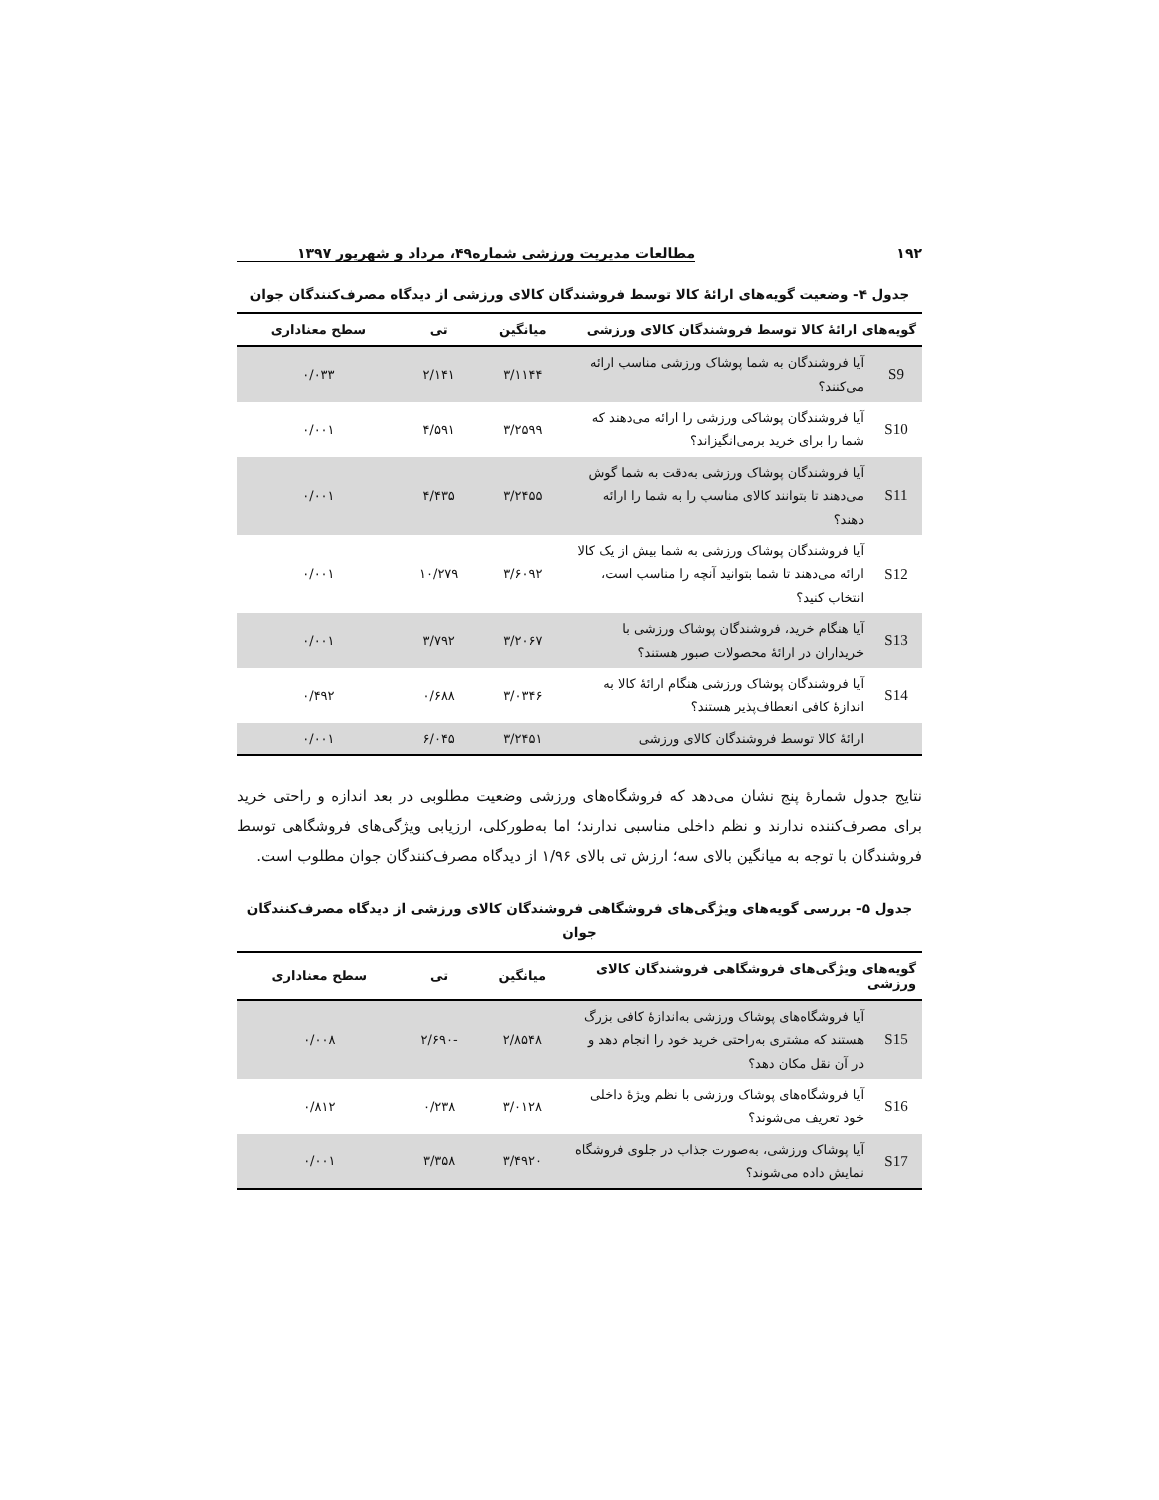۱۹۲ مطالعات مدیریت ورزشی شماره۴۹، مرداد و شهریور ۱۳۹۷
جدول ۴- وضعیت گویه‌های ارائهٔ کالا توسط فروشندگان کالای ورزشی از دیدگاه مصرف‌کنندگان جوان
| گویه‌های ارائهٔ کالا توسط فروشندگان کالای ورزشی | | میانگین | تی | سطح معناداری |
| --- | --- | --- | --- | --- |
| S9 | آیا فروشندگان به شما پوشاک ورزشی مناسب ارائه می‌کنند؟ | ۳/۱۱۴۴ | ۲/۱۴۱ | ۰/۰۳۳ |
| S10 | آیا فروشندگان پوشاکی ورزشی را ارائه می‌دهند که شما را برای خرید برمی‌انگیزاند؟ | ۳/۲۵۹۹ | ۴/۵۹۱ | ۰/۰۰۱ |
| S11 | آیا فروشندگان پوشاک ورزشی به‌دقت به شما گوش می‌دهند تا بتوانند کالای مناسب را به شما را ارائه دهند؟ | ۳/۲۴۵۵ | ۴/۴۳۵ | ۰/۰۰۱ |
| S12 | آیا فروشندگان پوشاک ورزشی به شما بیش از یک کالا ارائه می‌دهند تا شما بتوانید آنچه را مناسب است، انتخاب کنید؟ | ۳/۶۰۹۲ | ۱۰/۲۷۹ | ۰/۰۰۱ |
| S13 | آیا هنگام خرید، فروشندگان پوشاک ورزشی با خریداران در ارائهٔ محصولات صبور هستند؟ | ۳/۲۰۶۷ | ۳/۷۹۲ | ۰/۰۰۱ |
| S14 | آیا فروشندگان پوشاک ورزشی هنگام ارائهٔ کالا به اندازهٔ کافی انعطاف‌پذیر هستند؟ | ۳/۰۳۴۶ | ۰/۶۸۸ | ۰/۴۹۲ |
| | ارائهٔ کالا توسط فروشندگان کالای ورزشی | ۳/۲۴۵۱ | ۶/۰۴۵ | ۰/۰۰۱ |
نتایج جدول شمارهٔ پنج نشان می‌دهد که فروشگاه‌های ورزشی وضعیت مطلوبی در بعد اندازه و راحتی خرید برای مصرف‌کننده ندارند و نظم داخلی مناسبی ندارند؛ اما به‌طورکلی، ارزیابی ویژگی‌های فروشگاهی توسط فروشندگان با توجه به میانگین بالای سه؛ ارزش تی بالای ۱/۹۶ از دیدگاه مصرف‌کنندگان جوان مطلوب است.
جدول ۵- بررسی گویه‌های ویژگی‌های فروشگاهی فروشندگان کالای ورزشی از دیدگاه مصرف‌کنندگان جوان
| گویه‌های ویژگی‌های فروشگاهی فروشندگان کالای ورزشی | | میانگین | تی | سطح معناداری |
| --- | --- | --- | --- | --- |
| S15 | آیا فروشگاه‌های پوشاک ورزشی به‌اندازهٔ کافی بزرگ هستند که مشتری به‌راحتی خرید خود را انجام دهد و در آن نقل مکان دهد؟ | ۲/۸۵۴۸ | -۲/۶۹۰ | ۰/۰۰۸ |
| S16 | آیا فروشگاه‌های پوشاک ورزشی با نظم ویژهٔ داخلی خود تعریف می‌شوند؟ | ۳/۰۱۲۸ | ۰/۲۳۸ | ۰/۸۱۲ |
| S17 | آیا پوشاک ورزشی، به‌صورت جذاب در جلوی فروشگاه نمایش داده می‌شوند؟ | ۳/۴۹۲۰ | ۳/۳۵۸ | ۰/۰۰۱ |